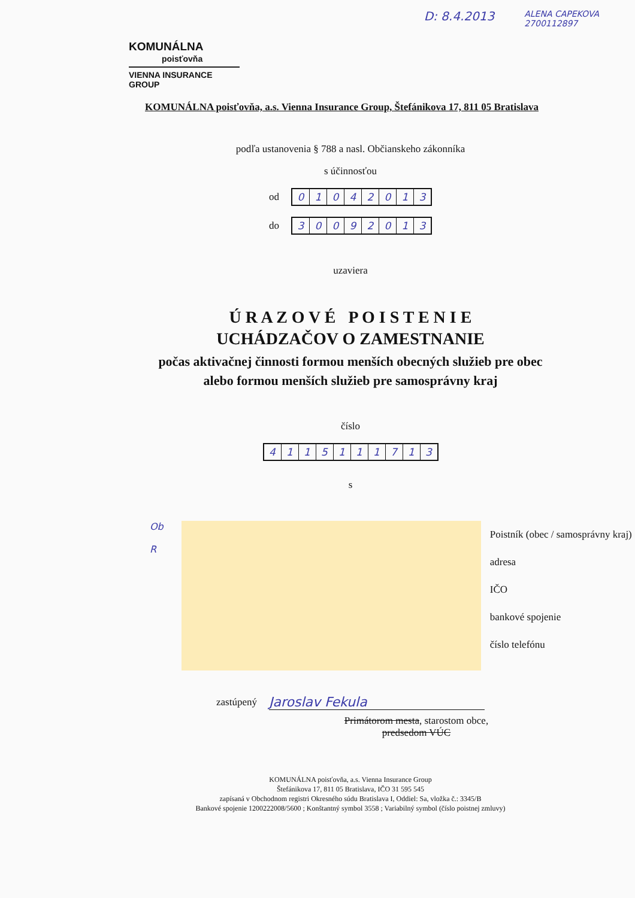D: 8.4.2013 ALENA CAPEKOVA
2700112897
KOMUNÁLNA
poisťovňa
VIENNA INSURANCE GROUP
KOMUNÁLNA poisťovňa, a.s. Vienna Insurance Group, Štefánikova 17, 811 05 Bratislava
podľa ustanovenia § 788 a nasl. Občianskeho zákonníka
s účinnosťou
od
01042013
do
30092013
uzaviera
Ú R A Z O V É P O I S T E N I E
UCHÁDZAČOV O ZAMESTNANIE
počas aktivačnej činnosti formou menších obecných služieb pre obec
alebo formou menších služieb pre samosprávny kraj
číslo
4115111713
s
Ob
R
Poistník (obec / samosprávny kraj)
adresa
IČO
bankové spojenie
číslo telefónu
zastúpený Jaroslav Fekula
Primátorom mesta, starostom obce,
predsedom VÚC
KOMUNÁLNA poisťovňa, a.s. Vienna Insurance Group
Štefánikova 17, 811 05 Bratislava, IČO 31 595 545
zapísaná v Obchodnom registri Okresného súdu Bratislava I, Oddiel: Sa, vložka č.: 3345/B
Bankové spojenie 1200222008/5600 ; Konštantný symbol 3558 ; Variabilný symbol (číslo poistnej zmluvy)